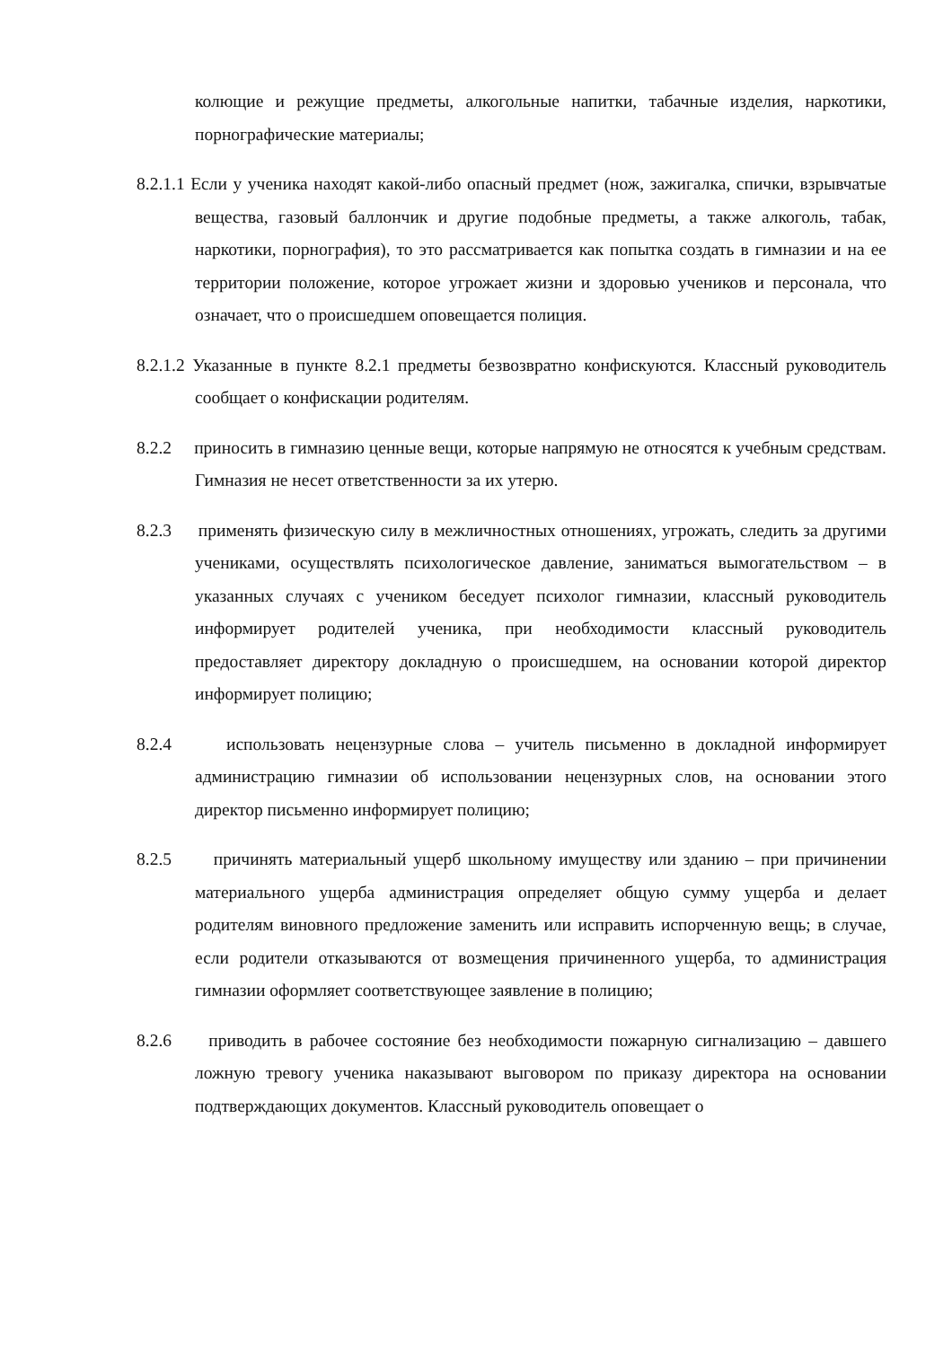колющие и режущие предметы, алкогольные напитки, табачные изделия, наркотики, порнографические материалы;
8.2.1.1 Если у ученика находят какой-либо опасный предмет (нож, зажигалка, спички, взрывчатые вещества, газовый баллончик и другие подобные предметы, а также алкоголь, табак, наркотики, порнография), то это рассматривается как попытка создать в гимназии и на ее территории положение, которое угрожает жизни и здоровью учеников и персонала, что означает, что о происшедшем оповещается полиция.
8.2.1.2 Указанные в пункте 8.2.1 предметы безвозвратно конфискуются. Классный руководитель сообщает о конфискации родителям.
8.2.2 приносить в гимназию ценные вещи, которые напрямую не относятся к учебным средствам. Гимназия не несет ответственности за их утерю.
8.2.3 применять физическую силу в межличностных отношениях, угрожать, следить за другими учениками, осуществлять психологическое давление, заниматься вымогательством – в указанных случаях с учеником беседует психолог гимназии, классный руководитель информирует родителей ученика, при необходимости классный руководитель предоставляет директору докладную о происшедшем, на основании которой директор информирует полицию;
8.2.4 использовать нецензурные слова – учитель письменно в докладной информирует администрацию гимназии об использовании нецензурных слов, на основании этого директор письменно информирует полицию;
8.2.5 причинять материальный ущерб школьному имуществу или зданию – при причинении материального ущерба администрация определяет общую сумму ущерба и делает родителям виновного предложение заменить или исправить испорченную вещь; в случае, если родители отказываются от возмещения причиненного ущерба, то администрация гимназии оформляет соответствующее заявление в полицию;
8.2.6 приводить в рабочее состояние без необходимости пожарную сигнализацию – давшего ложную тревогу ученика наказывают выговором по приказу директора на основании подтверждающих документов. Классный руководитель оповещает о